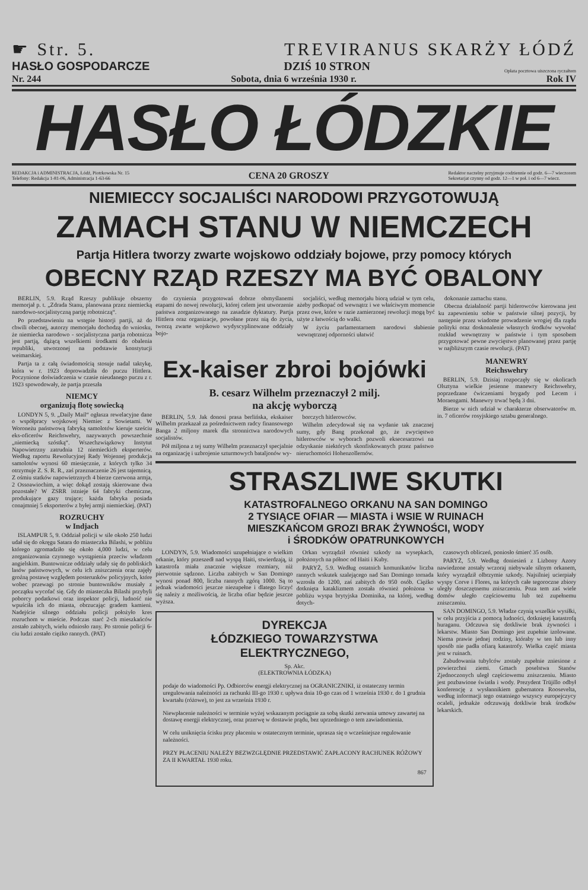☛ Str. 5. TREVIRANUS SKARŻY ŁÓDŹ
HASŁO GOSPODARCZE DZIŚ 10 STRON Opłata pocztowa uiszczona ryczałtem
Nr. 244 Sobota, dnia 6 września 1930 r. Rok IV
HASŁO ŁÓDZKIE
REDAKCJA i ADMINISTRACJA, Łódź, Piotrkowska Nr. 15
Telefony: Redakcja 1-81-06, Administracja 1-63-66
CENA 20 GROSZY
Redaktor naczelny przyjmuje codziennie od godz. 6—7 wieczorem
Sekretarjat czynny od godz. 12—1 w poł. i od 6—7 wiecz.
NIEMIECCY SOCJALIŚCI NARODOWI PRZYGOTOWUJĄ
ZAMACH STANU W NIEMCZECH
Partja Hitlera tworzy zwarte wojskowo oddziały bojowe, przy pomocy których
OBECNY RZĄD RZESZY MA BYĆ OBALONY
BERLIN, 5.9. Rząd Rzeszy publikuje obszerny memorjał p. t. „Zdrada Stanu, planowana przez niemiecką narodowo-socjalistyczną partję robotniczą“.
Po przedstawieniu na wstępie historji partji, aż do chwili obecnej, autorzy memorjału dochodzą do wniosku, że niemiecka narodowo - socjalistyczna partja robotnicza jest partją, dążącą wszelkiemi środkami do obalenia republiki, utworzonej na podstawie konstytucji weimarskiej.
Partja ta z całą świadomością stosuje nadal taktykę, która w r. 1923 doprowadziła do puczu Hittlera. Poczynione doświadczenia w czasie nieudanego puczu z r. 1923 spowodowały, że partja przeszła
NIEMCY
organizują flotę sowiecką
LONDYN 5, 9. „Daily Mail“ ogłasza rewelacyjne dane o współpracy wojskowej Niemiec z Sowietami. W Woroneżu państwową fabryką samolotów kieruje sześciu eks-oficerów Reichswehry, nazywanych powszechnie „niemiecką szóstką“. Wszechzwiązkowy Instytut Napowietrzny zatrudnia 12 niemieckich eksperterów. Według raportu Rewolucyjnej Rady Wojennej produkcja samolotów wynosi 60 miesięcznie, z których tylko 34 otrzymuje Z. S. R. R., zaś przeznaczenie 26 jest tajemnicą. Z ośmiu statków napowietrznych 4 bierze czerwona armja, 2 Ossoawiochim, a więc dokąd zostają skierowane dwa pozostałe? W ZSRR istnieje 64 fabryki chemiczne, produkujące gazy trujące; każda fabryka posiada conajmniej 5 eksporterów z byłej armji niemieckiej. (PAT)
ROZRUCHY
w Indjach
ISLAMPUR 5, 9. Oddział policji w sile około 250 ludzi udał się do okręgu Satara do miasteczka Bilashi, w pobliżu którego zgromadziło się około 4,000 ludzi, w celu zorganizowania czynnego wystąpienia przeciw władzom angielskim. Buntownicze oddziały udały się do pobliskich lasów państwowych, w celu ich zniszczenia oraz zajęły groźną postawę względem posterunków policyjnych, które wobec przewagi po stronie buntowników musiały z początku wycofać się. Gdy do miasteczka Bilashi przybyli poborcy podatkowi oraz inspektor policji, ludność nie wpuściła ich do miasta, obrzucając gradem kamieni. Nadejście silnego oddziału policji położyło kres rozruchom w mieście. Podczas starć 2-ch mieszkańców zostało zabitych, wielu odniosło rany. Po stronie policji 6-ciu ludzi zostało ciężko rannych. (PAT)
do czynienia przygotowań dobrze obmyślanemi etapami do nowej rewolucji, której celem jest utworzenie państwa zorganizowanego na zasadzie dyktatury. Partja Hittlera oraz organizacje, powołane przez nią do życia, tworzą zwarte wojskowo wydyscyplinowane oddziały bojo-
socjaliści, według memorjału biorą udział w tym celu, ażeby podkopać od wewnątrz i we właściwym momencie przez owe, które w razie zamierzonej rewolucji mogą być użyte z łatwością do walki.
W życiu parlamentarnem narodowi słabienie wewnętrznej odporności ułatwić
dokonanie zamachu stanu.
Obecna działalność partji hitlerowców kierowana jest ku zapewnieniu sobie w państwie silnej pozycji, by następnie przez wiadome prowadzenie wrogiej dla rządu polityki oraz doskonalenie własnych środków wywołać rozkład wewnętrzny w państwie i tym sposobem przygotować pewne zwycięstwo planowanej przez partję w najbliższym czasie rewolucji. (PAT)
Ex-kaiser zbroi bojówki
B. cesarz Wilhelm przeznaczył 2 milj.
na akcję wyborczą
BERLIN, 5.9. Jak donosi prasa berlińska, ekskaiser Wilhelm przekazał za pośrednictwem radcy finansowego Banga 2 miljony marek dla stronnictwa narodowych socjalistów.
Pół miljona z tej sumy Wilhelm przeznaczył specjalnie na organizację i uzbrojenie szturmowych bataljonów wy-
borczych hitlerowców.
Wilhelm zdecydował się na wydanie tak znacznej sumy, gdy Bang przekonał go, że zwycięstwo hitlerowców w wyborach pozwoli eksecesarzowi na odzyskanie niektórych skonfiskowanych przez państwo nieruchomości Hohenzollernów.
MANEWRY
Reichswehry
BERLIN, 5.9. Dzisiaj rozpoczęły się w okolicach Olsztyna wielkie jesienne manewry Reichswehry, poprzedzane ćwiczeniami brygady pod Lecem i Moraengami. Manewry trwać będą 3 dni.
Bierze w nich udział w charakterze obserwatorów m. in. 7 oficerów rosyjskiego sztabu generalnego.
STRASZLIWE SKUTKI
KATASTROFALNEGO ORKANU NA SAN DOMINGO
2 TYSIĄCE OFIAR — MIASTA i WSIE W RUINACH
MIESZKAŃCOM GROZI BRAK ŻYWNOŚCI, WODY
i ŚRODKÓW OPATRUNKOWYCH
LONDYN, 5.9. Wiadomości uzupełniające o wielkim orkanie, który przeszedł nad wyspą Haiti, stwierdzają, iż katastrofa miała znacznie większe rozmiary, niż pierwotnie sądzono. Liczba zabitych w San Domingo wynosi ponad 800, liczba rannych zgórą 1000. Są to jednak wiadomości jeszcze niezupełne i dlatego liczyć się należy z możliwością, że liczba ofiar będzie jeszcze wyższa.
Orkan wyrządził również szkody na wysepkach, położonych na północ od Haiti i Kuby.
PARYŻ, 5.9. Według ostatnich komunikatów liczba rannych wskutek szalejącego nad San Domingo tornada wzrosła do 1200, zaś zabitych do 950 osób. Ciężko dotknięta kataklizmem została również położona w pobliżu wyspa brytyjska Dominika, na której, według dotych-
DYREKCJA
ŁÓDZKIEGO TOWARZYSTWA ELEKTRYCZNEGO,
Sp. Akc.
(ELEKTROWNIA ŁÓDZKA)
podaje do wiadomości Pp. Odbiorców energji elektrycznej na OGRANICZNIKI, iż ostateczny termin uregulowania należności za rachunki III-go 1930 r. upływa dnia 10-go czas od 1 września 1930 r. do 1 grudnia kwartału (różowe), to jest za września 1930 r.
Niewpłacenie należności w terminie wyżej wskazanym pociągnie za sobą skutki zerwania umowy zawartej na dostawę energji elektrycznej, oraz przerwę w dostawie prądu, bez uprzedniego o tem zawiadomienia.
W celu uniknięcia ścisku przy płaceniu w ostatecznym terminie, uprasza się o wcześniejsze regulowanie należności.
PRZY PŁACENIU NALEŻY BEZWZGLĘDNIE PRZEDSTAWIĆ ZAPŁACONY RACHUNEK RÓŻOWY ZA II KWARTAŁ 1930 roku.
867
czasowych obliczeń, poniosło śmierć 35 osób.
PARYŻ, 5.9. Według doniesień z Lizbony Azory nawiedzone zostały wczoraj niebywale silnym orkanem, który wyrządził olbrzymie szkody. Najsilniej ucierpiały wyspy Corve i Flores, na których całe tegoroczne zbiory uległy doszczętnemu zniszczeniu. Poza tem zaś wiele domów uległo częściowemu lub też zupełnemu zniszczeniu.
SAN DOMINGO, 5.9. Władze czynią wszelkie wysiłki, w celu przyjścia z pomocą ludności, dotkniętej katastrofą huraganu. Odczuwa się dotkliwie brak żywności i lekarstw. Miasto San Domingo jest zupełnie izolowane. Niema prawie jednej rodziny, któraby w ten lub inny sposób nie padła ofiarą katastrofy. Wielka część miasta jest w ruinach.
Zabudowania tubylców zostały zupełnie zniesione z powierzchni ziemi. Gmach poselstwa Stanów Zjednoczonych uległ częściowemu zniszczeniu. Miasto jest pozbawione światła i wody. Prezydent Trüjillo odbył konferencję z wysłannikiem gubernatora Roosevelta, według informacji tego ostatniego wszyscy europejczycy ocaleli, jednakże odczuwają dotkliwie brak środków lekarskich.